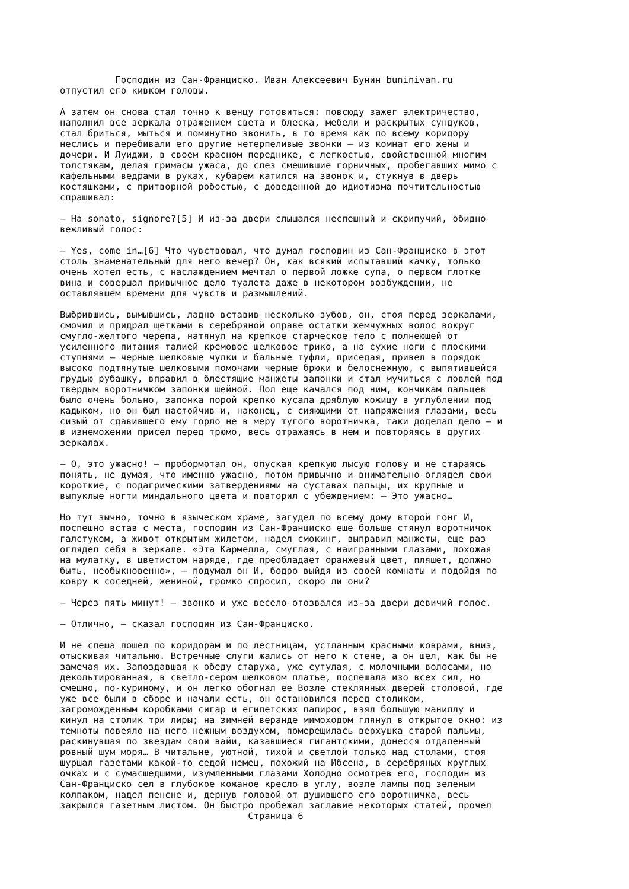Господин из Сан-Франциско. Иван Алексеевич Бунин buninivan.ru отпустил его кивком головы. А затем он снова стал точно к венцу готовиться: повсюду зажег электричество, наполнил все зеркала отражением света и блеска, мебели и раскрытых сундуков, стал бриться, мыться и поминутно звонить, в то время как по всему коридору неслись и перебивали его другие нетерпеливые звонки – из комнат его жены и дочери. И Луиджи, в своем красном переднике, с легкостью, свойственной многим толстякам, делая гримасы ужаса, до слез смешившие горничных, пробегавших мимо с кафельными ведрами в руках, кубарем катился на звонок и, стукнув в дверь костяшками, с притворной робостью, с доведенной до идиотизма почтительностью спрашивал: – Ha sonato, signore?[5] И из-за двери слышался неспешный и скрипучий, обидно вежливый голос: – Yes, come in…[6] Что чувствовал, что думал господин из Сан-Франциско в этот столь знаменательный для него вечер? Он, как всякий испытавший качку, только очень хотел есть, с наслаждением мечтал о первой ложке супа, о первом глотке вина и совершал привычное дело туалета даже в некотором возбуждении, не оставлявшем времени для чувств и размышлений. Выбрившись, вымывшись, ладно вставив несколько зубов, он, стоя перед зеркалами, смочил и придрал щетками в серебряной оправе остатки жемчужных волос вокруг смугло-желтого черепа, натянул на крепкое старческое тело с полнеющей от усиленного питания талией кремовое шелковое трико, а на сухие ноги с плоскими ступнями – черные шелковые чулки и бальные туфли, приседая, привел в порядок высоко подтянутые шелковыми помочами черные брюки и белоснежную, с выпятившейся грудью рубашку, вправил в блестящие манжеты запонки и стал мучиться с ловлей под твердым воротничком запонки шейной. Пол еще качался под ним, кончикам пальцев было очень больно, запонка порой крепко кусала дряблую кожицу в углублении под кадыком, но он был настойчив и, наконец, с сияющими от напряжения глазами, весь сизый от сдавившего ему горло не в меру тугого воротничка, таки доделал дело – и в изнеможении присел перед трюмо, весь отражаясь в нем и повторяясь в других зеркалах. – О, это ужасно! – пробормотал он, опуская крепкую лысую голову и не стараясь понять, не думая, что именно ужасно, потом привычно и внимательно оглядел свои короткие, с подагрическими затвердениями на суставах пальцы, их крупные и выпуклые ногти миндального цвета и повторил с убеждением: – Это ужасно… Но тут зычно, точно в языческом храме, загудел по всему дому второй гонг И, поспешно встав с места, господин из Сан-Франциско еще больше стянул воротничок галстуком, а живот открытым жилетом, надел смокинг, выправил манжеты, еще раз оглядел себя в зеркале. «Эта Кармелла, смуглая, с наигранными глазами, похожая на мулатку, в цветистом наряде, где преобладает оранжевый цвет, пляшет, должно быть, необыкновенно», – подумал он И, бодро выйдя из своей комнаты и подойдя по ковру к соседней, жениной, громко спросил, скоро ли они? – Через пять минут! – звонко и уже весело отозвался из-за двери девичий голос. – Отлично, – сказал господин из Сан-Франциско. И не спеша пошел по коридорам и по лестницам, устланным красными коврами, вниз, отыскивая читальню. Встречные слуги жались от него к стене, а он шел, как бы не замечая их. Запоздавшая к обеду старуха, уже сутулая, с молочными волосами, но декольтированная, в светло-сером шелковом платье, поспешала изо всех сил, но смешно, по-куриному, и он легко обогнал ее Возле стеклянных дверей столовой, где уже все были в сборе и начали есть, он остановился перед столиком, загроможденным коробками сигар и египетских папирос, взял большую маниллу и кинул на столик три лиры; на зимней веранде мимоходом глянул в открытое окно: из темноты повеяло на него нежным воздухом, померещилась верхушка старой пальмы, раскинувшая по звездам свои вайи, казавшиеся гигантскими, донесся отдаленный ровный шум моря… В читальне, уютной, тихой и светлой только над столами, стоя шуршал газетами какой-то седой немец, похожий на Ибсена, в серебряных круглых очках и с сумасшедшими, изумленными глазами Холодно осмотрев его, господин из Сан-Франциско сел в глубокое кожаное кресло в углу, возле лампы под зеленым колпаком, надел пенсне и, дернув головой от душившего его воротничка, весь закрылся газетным листом. Он быстро пробежал заглавие некоторых статей, прочел Страница 6